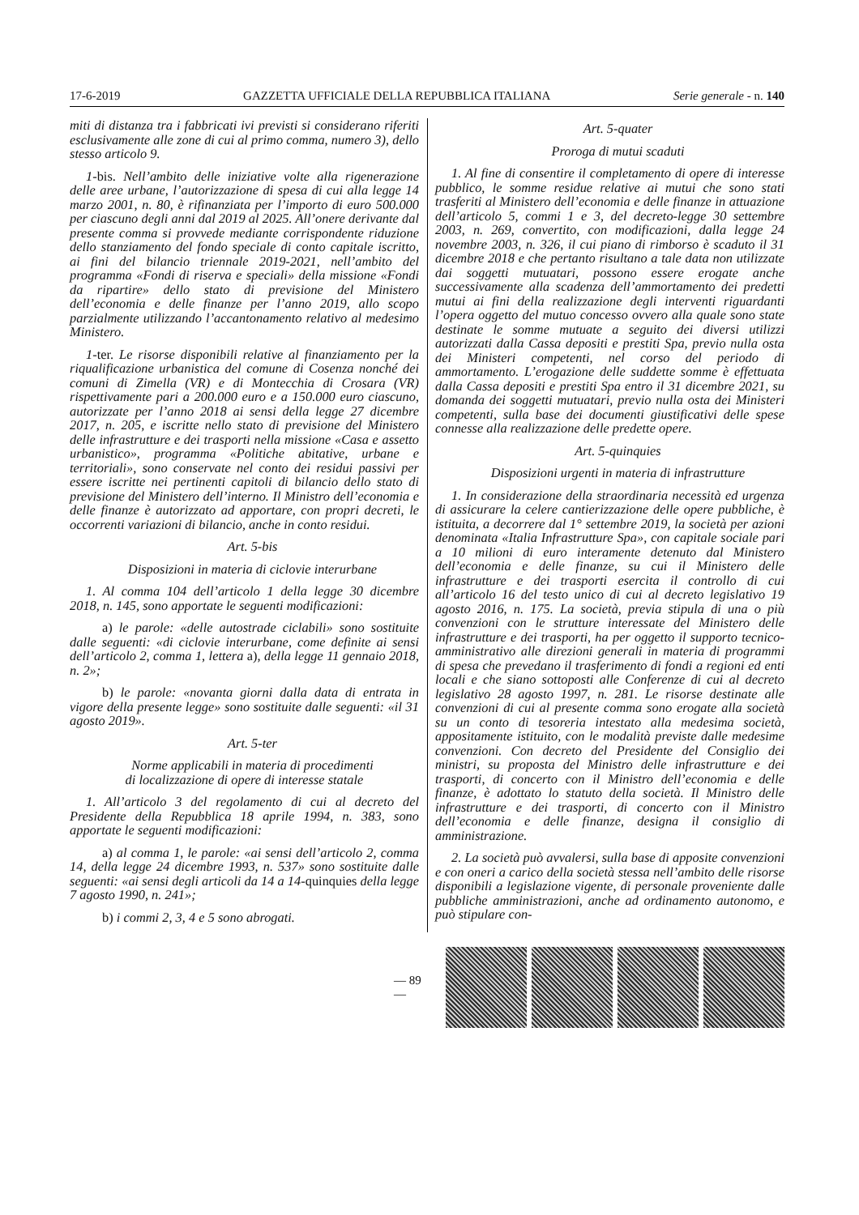17-6-2019 GAZZETTA UFFICIALE DELLA REPUBBLICA ITALIANA Serie generale - n. 140
miti di distanza tra i fabbricati ivi previsti si considerano riferiti esclusivamente alle zone di cui al primo comma, numero 3), dello stesso articolo 9.
1-bis. Nell’ambito delle iniziative volte alla rigenerazione delle aree urbane, l’autorizzazione di spesa di cui alla legge 14 marzo 2001, n. 80, è rifinanziata per l’importo di euro 500.000 per ciascuno degli anni dal 2019 al 2025. All’onere derivante dal presente comma si provvede mediante corrispondente riduzione dello stanziamento del fondo speciale di conto capitale iscritto, ai fini del bilancio triennale 2019-2021, nell’ambito del programma «Fondi di riserva e speciali» della missione «Fondi da ripartire» dello stato di previsione del Ministero dell’economia e delle finanze per l’anno 2019, allo scopo parzialmente utilizzando l’accantonamento relativo al medesimo Ministero.
1-ter. Le risorse disponibili relative al finanziamento per la riqualificazione urbanistica del comune di Cosenza nonché dei comuni di Zimella (VR) e di Montecchia di Crosara (VR) rispettivamente pari a 200.000 euro e a 150.000 euro ciascuno, autorizzate per l’anno 2018 ai sensi della legge 27 dicembre 2017, n. 205, e iscritte nello stato di previsione del Ministero delle infrastrutture e dei trasporti nella missione «Casa e assetto urbanistico», programma «Politiche abitative, urbane e territoriali», sono conservate nel conto dei residui passivi per essere iscritte nei pertinenti capitoli di bilancio dello stato di previsione del Ministero dell’interno. Il Ministro dell’economia e delle finanze è autorizzato ad apportare, con propri decreti, le occorrenti variazioni di bilancio, anche in conto residui.
Art. 5-bis
Disposizioni in materia di ciclovie interurbane
1. Al comma 104 dell’articolo 1 della legge 30 dicembre 2018, n. 145, sono apportate le seguenti modificazioni:
a) le parole: «delle autostrade ciclabili» sono sostituite dalle seguenti: «di ciclovie interurbane, come definite ai sensi dell’articolo 2, comma 1, lettera a), della legge 11 gennaio 2018, n. 2»;
b) le parole: «novanta giorni dalla data di entrata in vigore della presente legge» sono sostituite dalle seguenti: «il 31 agosto 2019».
Art. 5-ter
Norme applicabili in materia di procedimenti
di localizzazione di opere di interesse statale
1. All’articolo 3 del regolamento di cui al decreto del Presidente della Repubblica 18 aprile 1994, n. 383, sono apportate le seguenti modificazioni:
a) al comma 1, le parole: «ai sensi dell’articolo 2, comma 14, della legge 24 dicembre 1993, n. 537» sono sostituite dalle seguenti: «ai sensi degli articoli da 14 a 14-quinquies della legge 7 agosto 1990, n. 241»;
b) i commi 2, 3, 4 e 5 sono abrogati.
Art. 5-quater
Proroga di mutui scaduti
1. Al fine di consentire il completamento di opere di interesse pubblico, le somme residue relative ai mutui che sono stati trasferiti al Ministero dell’economia e delle finanze in attuazione dell’articolo 5, commi 1 e 3, del decreto-legge 30 settembre 2003, n. 269, convertito, con modificazioni, dalla legge 24 novembre 2003, n. 326, il cui piano di rimborso è scaduto il 31 dicembre 2018 e che pertanto risultano a tale data non utilizzate dai soggetti mutuatari, possono essere erogate anche successivamente alla scadenza dell’ammortamento dei predetti mutui ai fini della realizzazione degli interventi riguardanti l’opera oggetto del mutuo concesso ovvero alla quale sono state destinate le somme mutuate a seguito dei diversi utilizzi autorizzati dalla Cassa depositi e prestiti Spa, previo nulla osta dei Ministeri competenti, nel corso del periodo di ammortamento. L’erogazione delle suddette somme è effettuata dalla Cassa depositi e prestiti Spa entro il 31 dicembre 2021, su domanda dei soggetti mutuatari, previo nulla osta dei Ministeri competenti, sulla base dei documenti giustificativi delle spese connesse alla realizzazione delle predette opere.
Art. 5-quinquies
Disposizioni urgenti in materia di infrastrutture
1. In considerazione della straordinaria necessità ed urgenza di assicurare la celere cantierizzazione delle opere pubbliche, è istituita, a decorrere dal 1° settembre 2019, la società per azioni denominata «Italia Infrastrutture Spa», con capitale sociale pari a 10 milioni di euro interamente detenuto dal Ministero dell’economia e delle finanze, su cui il Ministero delle infrastrutture e dei trasporti esercita il controllo di cui all’articolo 16 del testo unico di cui al decreto legislativo 19 agosto 2016, n. 175. La società, previa stipula di una o più convenzioni con le strutture interessate del Ministero delle infrastrutture e dei trasporti, ha per oggetto il supporto tecnico-amministrativo alle direzioni generali in materia di programmi di spesa che prevedano il trasferimento di fondi a regioni ed enti locali e che siano sottoposti alle Conferenze di cui al decreto legislativo 28 agosto 1997, n. 281. Le risorse destinate alle convenzioni di cui al presente comma sono erogate alla società su un conto di tesoreria intestato alla medesima società, appositamente istituito, con le modalità previste dalle medesime convenzioni. Con decreto del Presidente del Consiglio dei ministri, su proposta del Ministro delle infrastrutture e dei trasporti, di concerto con il Ministro dell’economia e delle finanze, è adottato lo statuto della società. Il Ministro delle infrastrutture e dei trasporti, di concerto con il Ministro dell’economia e delle finanze, designa il consiglio di amministrazione.
2. La società può avvalersi, sulla base di apposite convenzioni e con oneri a carico della società stessa nell’ambito delle risorse disponibili a legislazione vigente, di personale proveniente dalle pubbliche amministrazioni, anche ad ordinamento autonomo, e può stipulare con-
— 89 —